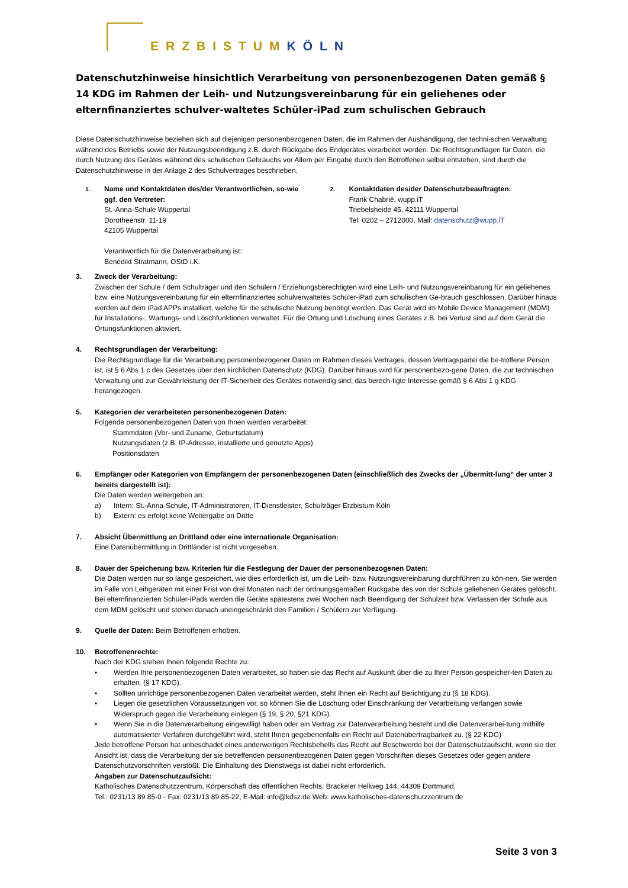ERZBISTUMKÖLN
Datenschutzhinweise hinsichtlich Verarbeitung von personenbezogenen Daten gemäß § 14 KDG im Rahmen der Leih- und Nutzungsvereinbarung für ein geliehenes oder elternfinanziertes schulver-waltetes Schüler-iPad zum schulischen Gebrauch
Diese Datenschutzhinweise beziehen sich auf diejenigen personenbezogenen Daten, die im Rahmen der Aushändigung, der techni-schen Verwaltung während des Betriebs sowie der Nutzungsbeendigung z.B. durch Rückgabe des Endgerätes verarbeitet werden. Die Rechtsgrundlagen für Daten, die durch Nutzung des Gerätes während des schulischen Gebrauchs vor Allem per Eingabe durch den Betroffenen selbst entstehen, sind durch die Datenschutzhinweise in der Anlage 2 des Schulvertrages beschrieben.
1.
Name und Kontaktdaten des/der Verantwortlichen, so-wie ggf. den Vertreter:
St.-Anna-Schule Wuppertal
Dorotheenstr. 11-19
42105 Wuppertal
Verantwortlich für die Datenverarbeitung ist:
Benedikt Stratmann, OStD i.K.
2.
Kontaktdaten des/der Datenschutzbeauftragten:
Frank Chabrié, wupp.iT
Triebelsheide 45, 42111 Wuppertal
Tel: 0202 – 2712000, Mail: datenschutz@wupp.iT
3. Zweck der Verarbeitung:
Zwischen der Schule / dem Schulträger und den Schülern / Erziehungsberechtigten wird eine Leih- und Nutzungsvereinbarung für ein geliehenes bzw. eine Nutzungsvereinbarung für ein elternfinanziertes schulverwaltetes Schüler-iPad zum schulischen Ge-brauch geschlossen. Darüber hinaus werden auf dem iPad APPs installiert, welche für die schulische Nutzung benötigt werden. Das Gerät wird im Mobile Device Management (MDM) für Installations-, Wartungs- und Löschfunktionen verwaltet. Für die Ortung und Löschung eines Gerätes z.B. bei Verlust sind auf dem Gerät die Ortungsfunktionen aktiviert.
4. Rechtsgrundlagen der Verarbeitung:
Die Rechtsgrundlage für die Verarbeitung personenbezogener Daten im Rahmen dieses Vertrages, dessen Vertragspartei die be-troffene Person ist, ist § 6 Abs 1 c des Gesetzes über den kirchlichen Datenschutz (KDG). Darüber hinaus wird für personenbezo-gene Daten, die zur technischen Verwaltung und zur Gewährleistung der IT-Sicherheit des Gerätes notwendig sind, das berech-tigte Interesse gemäß § 6 Abs 1 g KDG herangezogen.
5. Kategorien der verarbeiteten personenbezogenen Daten:
Folgende personenbezogenen Daten von Ihnen werden verarbeitet:
Stammdaten (Vor- und Zuname, Geburtsdatum)
Nutzungsdaten (z.B. IP-Adresse, installierte und genutzte Apps)
Positionsdaten
6. Empfänger oder Kategorien von Empfängern der personenbezogenen Daten (einschließlich des Zwecks der „Übermitt-lung“ der unter 3 bereits dargestellt ist):
Die Daten werden weitergeben an:
a) Intern: St.-Anna-Schule, IT-Administratoren, IT-Dienstleister, Schulträger Erzbistum Köln
b) Extern: es erfolgt keine Weitergabe an Dritte
7. Absicht Übermittlung an Drittland oder eine internationale Organisation:
Eine Datenübermittlung in Drittländer ist nicht vorgesehen.
8. Dauer der Speicherung bzw. Kriterien für die Festlegung der Dauer der personenbezogenen Daten:
Die Daten werden nur so lange gespeichert, wie dies erforderlich ist, um die Leih- bzw. Nutzungsvereinbarung durchführen zu kön-nen. Sie werden im Falle von Leihgeräten mit einer Frist von drei Monaten nach der ordnungsgemäßen Rückgabe des von der Schule geliehenen Gerätes gelöscht.
Bei elternfinanzierten Schüler-iPads werden die Geräte spätestens zwei Wochen nach Beendigung der Schulzeit bzw. Verlassen der Schule aus dem MDM gelöscht und stehen danach uneingeschränkt den Familien / Schülern zur Verfügung.
9. Quelle der Daten: Beim Betroffenen erhoben.
10. Betroffenenrechte:
Nach der KDG stehen Ihnen folgende Rechte zu:
• Werden Ihre personenbezogenen Daten verarbeitet, so haben sie das Recht auf Auskunft über die zu Ihrer Person gespeicher-ten Daten zu erhalten. (§ 17 KDG).
• Sollten unrichtige personenbezogenen Daten verarbeitet werden, steht Ihnen ein Recht auf Berichtigung zu (§ 18 KDG).
• Liegen die gesetzlichen Voraussetzungen vor, so können Sie die Löschung oder Einschränkung der Verarbeitung verlangen sowie Widerspruch gegen die Verarbeitung einlegen (§ 19, § 20, §21 KDG).
• Wenn Sie in die Datenverarbeitung eingewilligt haben oder ein Vertrag zur Datenverarbeitung besteht und die Datenverarbei-tung mithilfe automatisierter Verfahren durchgeführt wird, steht Ihnen gegebenenfalls ein Recht auf Datenübertragbarkeit zu. (§ 22 KDG)
Jede betroffene Person hat unbeschadet eines anderweitigen Rechtsbehelfs das Recht auf Beschwerde bei der Datenschutzaufsicht, wenn sie der Ansicht ist, dass die Verarbeitung der sie betreffenden personenbezogenen Daten gegen Vorschriften dieses Gesetzes oder gegen andere Datenschutzvorschriften verstößt. Die Einhaltung des Dienstwegs ist dabei nicht erforderlich.
Angaben zur Datenschutzaufsicht:
Katholisches Datenschutzzentrum, Körperschaft des öffentlichen Rechts, Brackeler Hellweg 144, 44309 Dortmund,
Tel.: 0231/13 89 85-0 - Fax: 0231/13 89 85-22, E-Mail: info@kdsz.de Web: www.katholisches-datenschutzzentrum.de
Seite 3 von 3